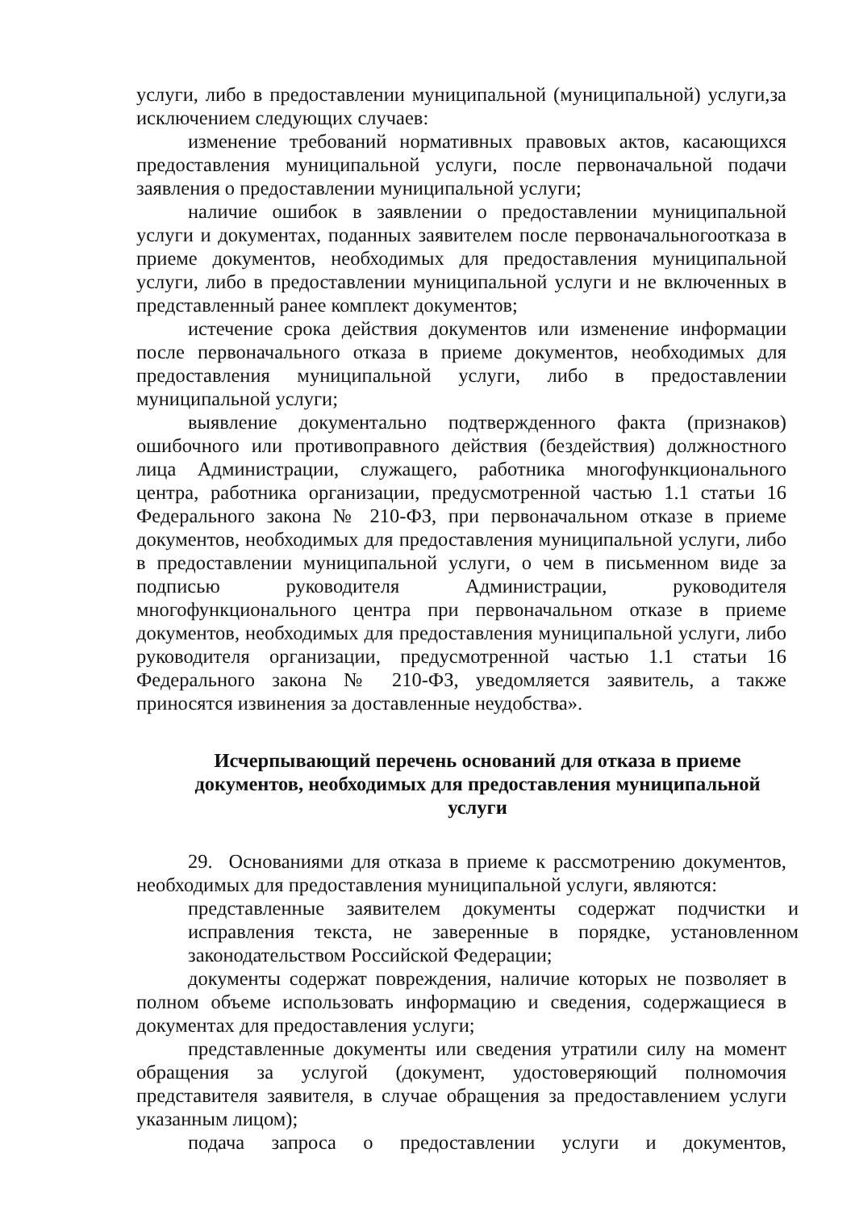услуги, либо в предоставлении муниципальной (муниципальной) услуги,за исключением следующих случаев:
изменение требований нормативных правовых актов, касающихся предоставления муниципальной услуги, после первоначальной подачи заявления о предоставлении муниципальной услуги;
наличие ошибок в заявлении о предоставлении муниципальной услуги и документах, поданных заявителем после первоначальногоотказа в приеме документов, необходимых для предоставления муниципальной услуги, либо в предоставлении муниципальной услуги и не включенных в представленный ранее комплект документов;
истечение срока действия документов или изменение информации после первоначального отказа в приеме документов, необходимых для предоставления муниципальной услуги, либо в предоставлении муниципальной услуги;
выявление документально подтвержденного факта (признаков) ошибочного или противоправного действия (бездействия) должностного лица Администрации, служащего, работника многофункционального центра, работника организации, предусмотренной частью 1.1 статьи 16 Федерального закона № 210-ФЗ, при первоначальном отказе в приеме документов, необходимых для предоставления муниципальной услуги, либо в предоставлении муниципальной услуги, о чем в письменном виде за подписью руководителя Администрации, руководителя многофункционального центра при первоначальном отказе в приеме документов, необходимых для предоставления муниципальной услуги, либо руководителя организации, предусмотренной частью 1.1 статьи 16 Федерального закона № 210-ФЗ, уведомляется заявитель, а также приносятся извинения за доставленные неудобства».
Исчерпывающий перечень оснований для отказа в приеме документов, необходимых для предоставления муниципальной услуги
29. Основаниями для отказа в приеме к рассмотрению документов, необходимых для предоставления муниципальной услуги, являются:
представленные заявителем документы содержат подчистки и исправления текста, не заверенные в порядке, установленном законодательством Российской Федерации;
документы содержат повреждения, наличие которых не позволяет в полном объеме использовать информацию и сведения, содержащиеся в документах для предоставления услуги;
представленные документы или сведения утратили силу на момент обращения за услугой (документ, удостоверяющий полномочия представителя заявителя, в случае обращения за предоставлением услуги указанным лицом);
подача запроса о предоставлении услуги и документов,